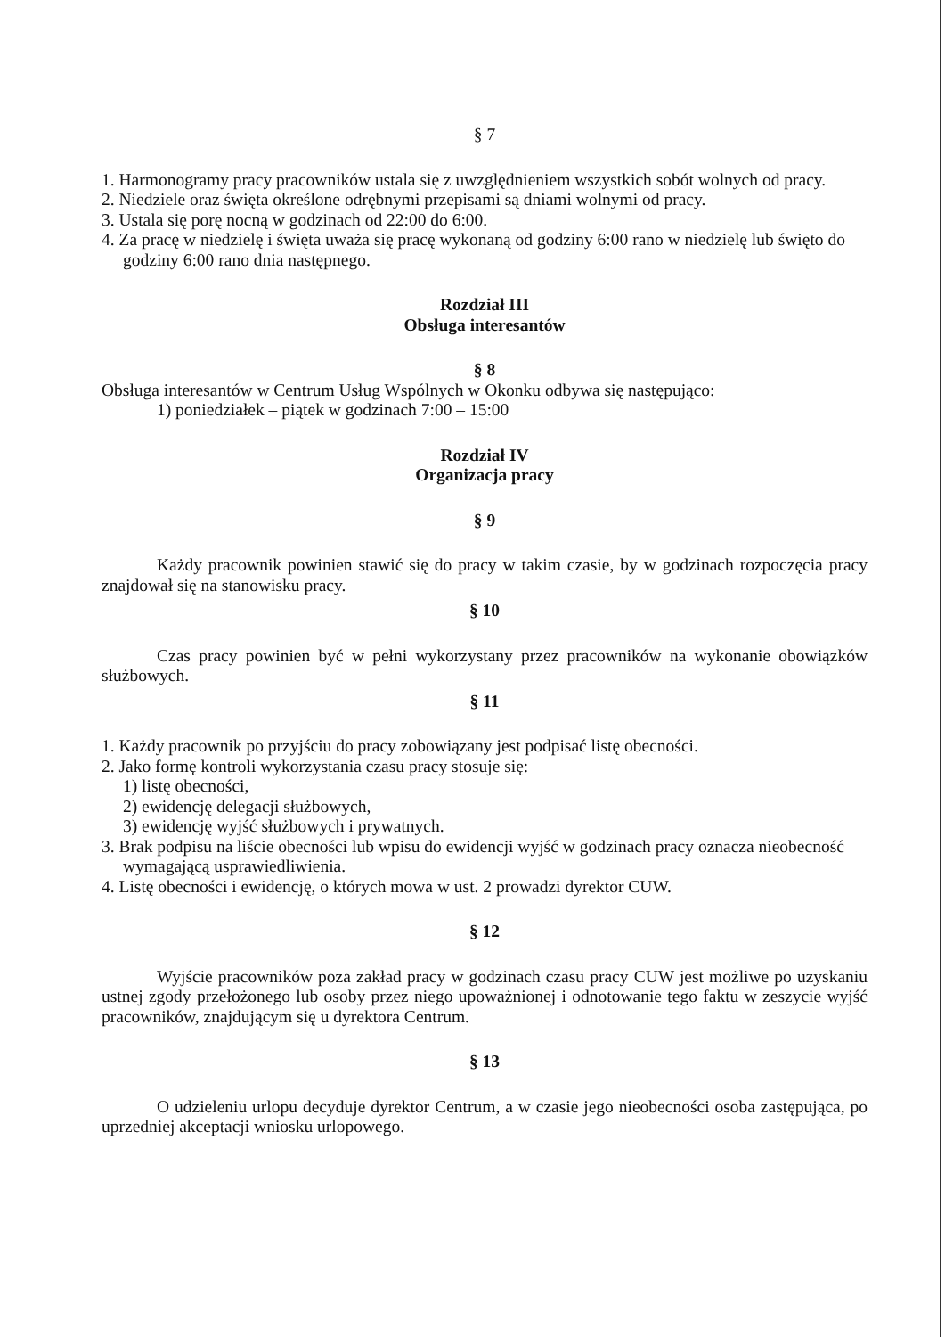§ 7
1. Harmonogramy pracy pracowników ustala się z uwzględnieniem wszystkich sobót wolnych od pracy.
2. Niedziele oraz święta określone odrębnymi przepisami są dniami wolnymi od pracy.
3. Ustala się porę nocną w godzinach od 22:00 do 6:00.
4. Za pracę w niedzielę i święta uważa się pracę wykonaną od godziny 6:00 rano w niedzielę lub święto do godziny 6:00 rano dnia następnego.
Rozdział III
Obsługa interesantów
§ 8
Obsługa interesantów w Centrum Usług Wspólnych w Okonku odbywa się następująco:
1) poniedziałek – piątek w godzinach 7:00 – 15:00
Rozdział IV
Organizacja pracy
§ 9
Każdy pracownik powinien stawić się do pracy w takim czasie, by w godzinach rozpoczęcia pracy znajdował się na stanowisku pracy.
§ 10
Czas pracy powinien być w pełni wykorzystany przez pracowników na wykonanie obowiązków służbowych.
§ 11
1. Każdy pracownik po przyjściu do pracy zobowiązany jest podpisać listę obecności.
2. Jako formę kontroli wykorzystania czasu pracy stosuje się:
1) listę obecności,
2) ewidencję delegacji służbowych,
3) ewidencję wyjść służbowych i prywatnych.
3. Brak podpisu na liście obecności lub wpisu do ewidencji wyjść w godzinach pracy oznacza nieobecność wymagającą usprawiedliwienia.
4. Listę obecności i ewidencję, o których mowa w ust. 2 prowadzi dyrektor CUW.
§ 12
Wyjście pracowników poza zakład pracy w godzinach czasu pracy CUW jest możliwe po uzyskaniu ustnej zgody przełożonego lub osoby przez niego upoważnionej i odnotowanie tego faktu w zeszycie wyjść pracowników, znajdującym się u dyrektora Centrum.
§ 13
O udzieleniu urlopu decyduje dyrektor Centrum, a w czasie jego nieobecności osoba zastępująca, po uprzedniej akceptacji wniosku urlopowego.